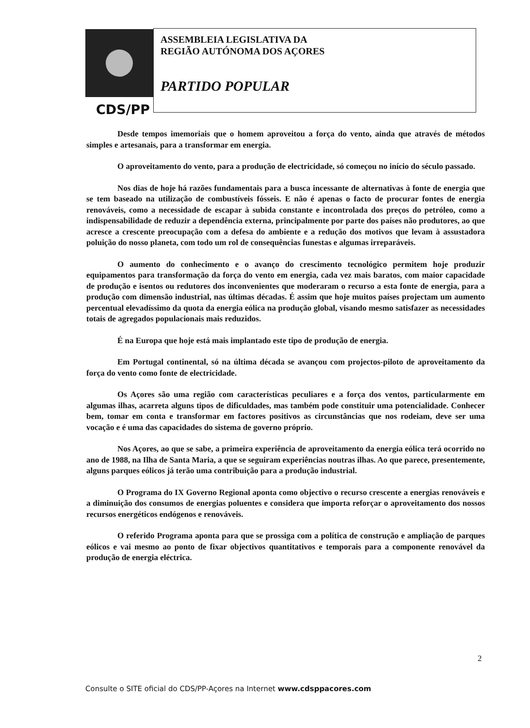CDS/PP
ASSEMBLEIA LEGISLATIVA DA
REGIÃO AUTÓNOMA DOS AÇORES
PARTIDO POPULAR
Desde tempos imemoriais que o homem aproveitou a força do vento, ainda que através de métodos simples e artesanais, para a transformar em energia.
O aproveitamento do vento, para a produção de electricidade, só começou no início do século passado.
Nos dias de hoje há razões fundamentais para a busca incessante de alternativas à fonte de energia que se tem baseado na utilização de combustíveis fósseis. E não é apenas o facto de procurar fontes de energia renováveis, como a necessidade de escapar à subida constante e incontrolada dos preços do petróleo, como a indispensabilidade de reduzir a dependência externa, principalmente por parte dos países não produtores, ao que acresce a crescente preocupação com a defesa do ambiente e a redução dos motivos que levam à assustadora poluição do nosso planeta, com todo um rol de consequências funestas e algumas irreparáveis.
O aumento do conhecimento e o avanço do crescimento tecnológico permitem hoje produzir equipamentos para transformação da força do vento em energia, cada vez mais baratos, com maior capacidade de produção e isentos ou redutores dos inconvenientes que moderaram o recurso a esta fonte de energia, para a produção com dimensão industrial, nas últimas décadas. É assim que hoje muitos países projectam um aumento percentual elevadíssimo da quota da energia eólica na produção global, visando mesmo satisfazer as necessidades totais de agregados populacionais mais reduzidos.
É na Europa que hoje está mais implantado este tipo de produção de energia.
Em Portugal continental, só na última década se avançou com projectos-piloto de aproveitamento da força do vento como fonte de electricidade.
Os Açores são uma região com características peculiares e a força dos ventos, particularmente em algumas ilhas, acarreta alguns tipos de dificuldades, mas também pode constituir uma potencialidade. Conhecer bem, tomar em conta e transformar em factores positivos as circunstâncias que nos rodeiam, deve ser uma vocação e é uma das capacidades do sistema de governo próprio.
Nos Açores, ao que se sabe, a primeira experiência de aproveitamento da energia eólica terá ocorrido no ano de 1988, na Ilha de Santa Maria, a que se seguiram experiências noutras ilhas. Ao que parece, presentemente, alguns parques eólicos já terão uma contribuição para a produção industrial.
O Programa do IX Governo Regional aponta como objectivo o recurso crescente a energias renováveis e a diminuição dos consumos de energias poluentes e considera que importa reforçar o aproveitamento dos nossos recursos energéticos endógenos e renováveis.
O referido Programa aponta para que se prossiga com a política de construção e ampliação de parques eólicos e vai mesmo ao ponto de fixar objectivos quantitativos e temporais para a componente renovável da produção de energia eléctrica.
2
Consulte o SITE oficial do CDS/PP-Açores na Internet www.cdsppacores.com